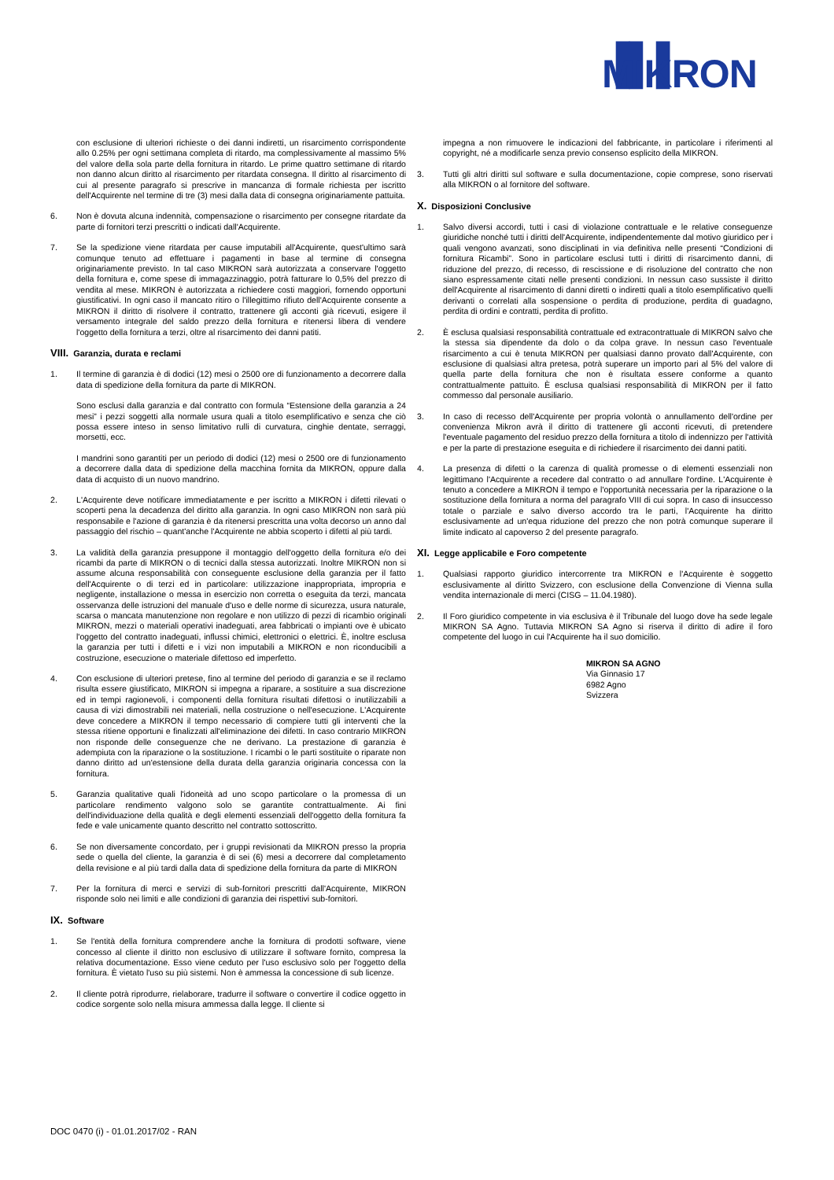▐▌▌ MIKRON
con esclusione di ulteriori richieste o dei danni indiretti, un risarcimento corrispondente allo 0.25% per ogni settimana completa di ritardo, ma complessivamente al massimo 5% del valore della sola parte della fornitura in ritardo. Le prime quattro settimane di ritardo non danno alcun diritto al risarcimento per ritardata consegna. Il diritto al risarcimento di cui al presente paragrafo si prescrive in mancanza di formale richiesta per iscritto dell'Acquirente nel termine di tre (3) mesi dalla data di consegna originariamente pattuita.
6. Non è dovuta alcuna indennità, compensazione o risarcimento per consegne ritardate da parte di fornitori terzi prescritti o indicati dall'Acquirente.
7. Se la spedizione viene ritardata per cause imputabili all'Acquirente, quest'ultimo sarà comunque tenuto ad effettuare i pagamenti in base al termine di consegna originariamente previsto. In tal caso MIKRON sarà autorizzata a conservare l'oggetto della fornitura e, come spese di immagazzinaggio, potrà fatturare lo 0,5% del prezzo di vendita al mese. MIKRON è autorizzata a richiedere costi maggiori, fornendo opportuni giustificativi. In ogni caso il mancato ritiro o l'illegittimo rifiuto dell'Acquirente consente a MIKRON il diritto di risolvere il contratto, trattenere gli acconti già ricevuti, esigere il versamento integrale del saldo prezzo della fornitura e ritenersi libera di vendere l'oggetto della fornitura a terzi, oltre al risarcimento dei danni patiti.
VIII. Garanzia, durata e reclami
1. Il termine di garanzia è di dodici (12) mesi o 2500 ore di funzionamento a decorrere dalla data di spedizione della fornitura da parte di MIKRON.
Sono esclusi dalla garanzia e dal contratto con formula “Estensione della garanzia a 24 mesi” i pezzi soggetti alla normale usura quali a titolo esemplificativo e senza che ciò possa essere inteso in senso limitativo rulli di curvatura, cinghie dentate, serraggi, morsetti, ecc.
I mandrini sono garantiti per un periodo di dodici (12) mesi o 2500 ore di funzionamento a decorrere dalla data di spedizione della macchina fornita da MIKRON, oppure dalla data di acquisto di un nuovo mandrino.
2. L'Acquirente deve notificare immediatamente e per iscritto a MIKRON i difetti rilevati o scoperti pena la decadenza del diritto alla garanzia. In ogni caso MIKRON non sarà più responsabile e l'azione di garanzia è da ritenersi prescritta una volta decorso un anno dal passaggio del rischio – quant'anche l'Acquirente ne abbia scoperto i difetti al più tardi.
3. La validità della garanzia presuppone il montaggio dell'oggetto della fornitura e/o dei ricambi da parte di MIKRON o di tecnici dalla stessa autorizzati. Inoltre MIKRON non si assume alcuna responsabilità con conseguente esclusione della garanzia per il fatto dell'Acquirente o di terzi ed in particolare: utilizzazione inappropriata, impropria e negligente, installazione o messa in esercizio non corretta o eseguita da terzi, mancata osservanza delle istruzioni del manuale d'uso e delle norme di sicurezza, usura naturale, scarsa o mancata manutenzione non regolare e non utilizzo di pezzi di ricambio originali MIKRON, mezzi o materiali operativi inadeguati, area fabbricati o impianti ove è ubicato l'oggetto del contratto inadeguati, influssi chimici, elettronici o elettrici. È, inoltre esclusa la garanzia per tutti i difetti e i vizi non imputabili a MIKRON e non riconducibili a costruzione, esecuzione o materiale difettoso ed imperfetto.
4. Con esclusione di ulteriori pretese, fino al termine del periodo di garanzia e se il reclamo risulta essere giustificato, MIKRON si impegna a riparare, a sostituire a sua discrezione ed in tempi ragionevoli, i componenti della fornitura risultati difettosi o inutilizzabili a causa di vizi dimostrabili nei materiali, nella costruzione o nell'esecuzione. L'Acquirente deve concedere a MIKRON il tempo necessario di compiere tutti gli interventi che la stessa ritiene opportuni e finalizzati all'eliminazione dei difetti. In caso contrario MIKRON non risponde delle conseguenze che ne derivano. La prestazione di garanzia è adempiuta con la riparazione o la sostituzione. I ricambi o le parti sostituite o riparate non danno diritto ad un'estensione della durata della garanzia originaria concessa con la fornitura.
5. Garanzia qualitative quali l'idoneità ad uno scopo particolare o la promessa di un particolare rendimento valgono solo se garantite contrattualmente. Ai fini dell'individuazione della qualità e degli elementi essenziali dell'oggetto della fornitura fa fede e vale unicamente quanto descritto nel contratto sottoscritto.
6. Se non diversamente concordato, per i gruppi revisionati da MIKRON presso la propria sede o quella del cliente, la garanzia è di sei (6) mesi a decorrere dal completamento della revisione e al più tardi dalla data di spedizione della fornitura da parte di MIKRON
7. Per la fornitura di merci e servizi di sub-fornitori prescritti dall'Acquirente, MIKRON risponde solo nei limiti e alle condizioni di garanzia dei rispettivi sub-fornitori.
IX. Software
1. Se l'entità della fornitura comprendere anche la fornitura di prodotti software, viene concesso al cliente il diritto non esclusivo di utilizzare il software fornito, compresa la relativa documentazione. Esso viene ceduto per l'uso esclusivo solo per l'oggetto della fornitura. È vietato l'uso su più sistemi. Non è ammessa la concessione di sub licenze.
2. Il cliente potrà riprodurre, rielaborare, tradurre il software o convertire il codice oggetto in codice sorgente solo nella misura ammessa dalla legge. Il cliente si
impegna a non rimuovere le indicazioni del fabbricante, in particolare i riferimenti al copyright, né a modificarle senza previo consenso esplicito della MIKRON.
3. Tutti gli altri diritti sul software e sulla documentazione, copie comprese, sono riservati alla MIKRON o al fornitore del software.
X. Disposizioni Conclusive
1. Salvo diversi accordi, tutti i casi di violazione contrattuale e le relative conseguenze giuridiche nonché tutti i diritti dell'Acquirente, indipendentemente dal motivo giuridico per i quali vengono avanzati, sono disciplinati in via definitiva nelle presenti “Condizioni di fornitura Ricambi”. Sono in particolare esclusi tutti i diritti di risarcimento danni, di riduzione del prezzo, di recesso, di rescissione e di risoluzione del contratto che non siano espressamente citati nelle presenti condizioni. In nessun caso sussiste il diritto dell'Acquirente al risarcimento di danni diretti o indiretti quali a titolo esemplificativo quelli derivanti o correlati alla sospensione o perdita di produzione, perdita di guadagno, perdita di ordini e contratti, perdita di profitto.
2. È esclusa qualsiasi responsabilità contrattuale ed extracontrattuale di MIKRON salvo che la stessa sia dipendente da dolo o da colpa grave. In nessun caso l'eventuale risarcimento a cui è tenuta MIKRON per qualsiasi danno provato dall'Acquirente, con esclusione di qualsiasi altra pretesa, potrà superare un importo pari al 5% del valore di quella parte della fornitura che non è risultata essere conforme a quanto contrattualmente pattuito. È esclusa qualsiasi responsabilità di MIKRON per il fatto commesso dal personale ausiliario.
3. In caso di recesso dell'Acquirente per propria volontà o annullamento dell'ordine per convenienza Mikron avrà il diritto di trattenere gli acconti ricevuti, di pretendere l'eventuale pagamento del residuo prezzo della fornitura a titolo di indennizzo per l'attività e per la parte di prestazione eseguita e di richiedere il risarcimento dei danni patiti.
4. La presenza di difetti o la carenza di qualità promesse o di elementi essenziali non legittimano l'Acquirente a recedere dal contratto o ad annullare l'ordine. L'Acquirente è tenuto a concedere a MIKRON il tempo e l'opportunità necessaria per la riparazione o la sostituzione della fornitura a norma del paragrafo VIII di cui sopra. In caso di insuccesso totale o parziale e salvo diverso accordo tra le parti, l'Acquirente ha diritto esclusivamente ad un'equa riduzione del prezzo che non potrà comunque superare il limite indicato al capoverso 2 del presente paragrafo.
XI. Legge applicabile e Foro competente
1. Qualsiasi rapporto giuridico intercorrente tra MIKRON e l'Acquirente è soggetto esclusivamente al diritto Svizzero, con esclusione della Convenzione di Vienna sulla vendita internazionale di merci (CISG – 11.04.1980).
2. Il Foro giuridico competente in via esclusiva è il Tribunale del luogo dove ha sede legale MIKRON SA Agno. Tuttavia MIKRON SA Agno si riserva il diritto di adire il foro competente del luogo in cui l'Acquirente ha il suo domicilio.
MIKRON SA AGNO
Via Ginnasio 17
6982 Agno
Svizzera
DOC 0470 (i) - 01.01.2017/02 - RAN